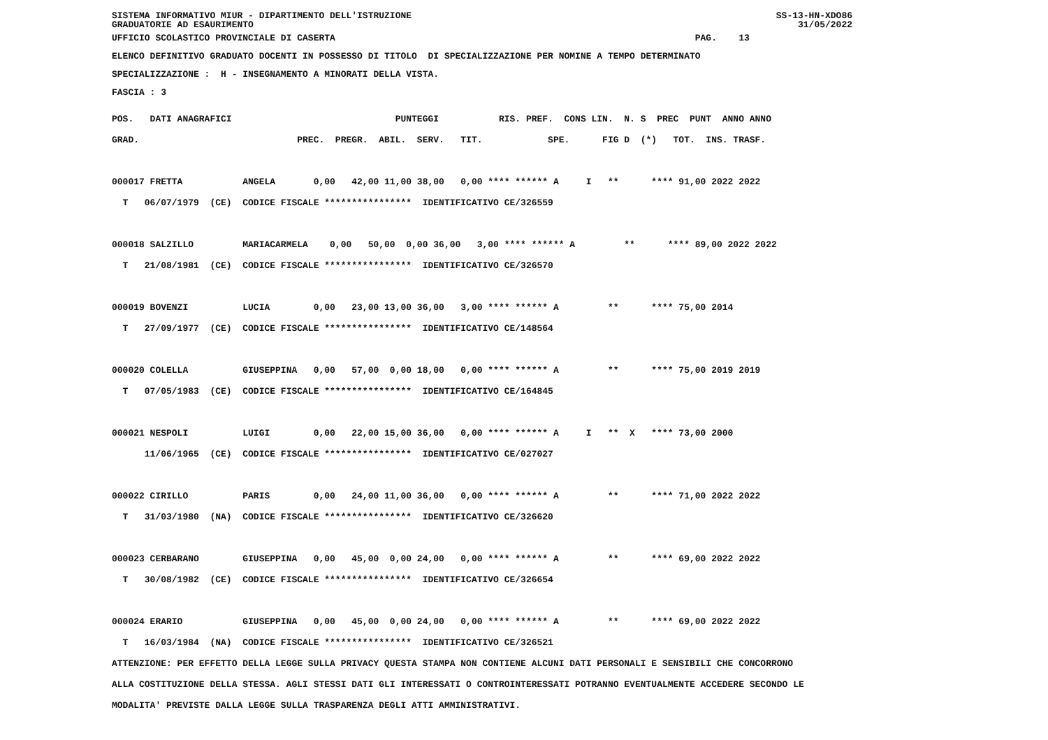SISTEMA INFORMATIVO MIUR - DIPARTIMENTO DELL'ISTRUZIONE GRADUATORIE AD ESAURIMENTO SS-13-HN-XDO86 31/05/2022
UFFICIO SCOLASTICO PROVINCIALE DI CASERTA PAG. 13
ELENCO DEFINITIVO GRADUATO DOCENTI IN POSSESSO DI TITOLO DI SPECIALIZZAZIONE PER NOMINE A TEMPO DETERMINATO
SPECIALIZZAZIONE : H - INSEGNAMENTO A MINORATI DELLA VISTA.
FASCIA : 3
POS. DATI ANAGRAFICI PUNTEGGI RIS. PREF. CONS LIN. N. S PREC PUNT ANNO ANNO GRAD. PREC. PREGR. ABIL. SERV. TIT. SPE. FIG D (*) TOT. INS. TRASF. 000017 FRETTA ANGELA 0,00 42,00 11,00 38,00 0,00 **** ****** A I ** **** 91,00 2022 2022 T 06/07/1979 (CE) CODICE FISCALE **************** IDENTIFICATIVO CE/326559 000018 SALZILLO MARIACARMELA 0,00 50,00 0,00 36,00 3,00 **** ****** A ** **** 89,00 2022 2022 T 21/08/1981 (CE) CODICE FISCALE **************** IDENTIFICATIVO CE/326570 000019 BOVENZI LUCIA 0,00 23,00 13,00 36,00 3,00 **** ****** A ** **** 75,00 2014 T 27/09/1977 (CE) CODICE FISCALE **************** IDENTIFICATIVO CE/148564 000020 COLELLA GIUSEPPINA 0,00 57,00 0,00 18,00 0,00 **** ****** A ** **** 75,00 2019 2019 T 07/05/1983 (CE) CODICE FISCALE **************** IDENTIFICATIVO CE/164845 000021 NESPOLI LUIGI 0,00 22,00 15,00 36,00 0,00 **** ****** A I ** X **** 73,00 2000 11/06/1965 (CE) CODICE FISCALE **************** IDENTIFICATIVO CE/027027 000022 CIRILLO PARIS 0,00 24,00 11,00 36,00 0,00 **** ****** A ** **** 71,00 2022 2022 T 31/03/1980 (NA) CODICE FISCALE **************** IDENTIFICATIVO CE/326620 000023 CERBARANO GIUSEPPINA 0,00 45,00 0,00 24,00 0,00 **** ****** A ** **** 69,00 2022 2022 T 30/08/1982 (CE) CODICE FISCALE **************** IDENTIFICATIVO CE/326654 000024 ERARIO GIUSEPPINA 0,00 45,00 0,00 24,00 0,00 **** ****** A ** **** 69,00 2022 2022 T 16/03/1984 (NA) CODICE FISCALE **************** IDENTIFICATIVO CE/326521 ATTENZIONE: PER EFFETTO DELLA LEGGE SULLA PRIVACY QUESTA STAMPA NON CONTIENE ALCUNI DATI PERSONALI E SENSIBILI CHE CONCORRONO ALLA COSTITUZIONE DELLA STESSA. AGLI STESSI DATI GLI INTERESSATI O CONTROINTERESSATI POTRANNO EVENTUALMENTE ACCEDERE SECONDO LE MODALITA' PREVISTE DALLA LEGGE SULLA TRASPARENZA DEGLI ATTI AMMINISTRATIVI.